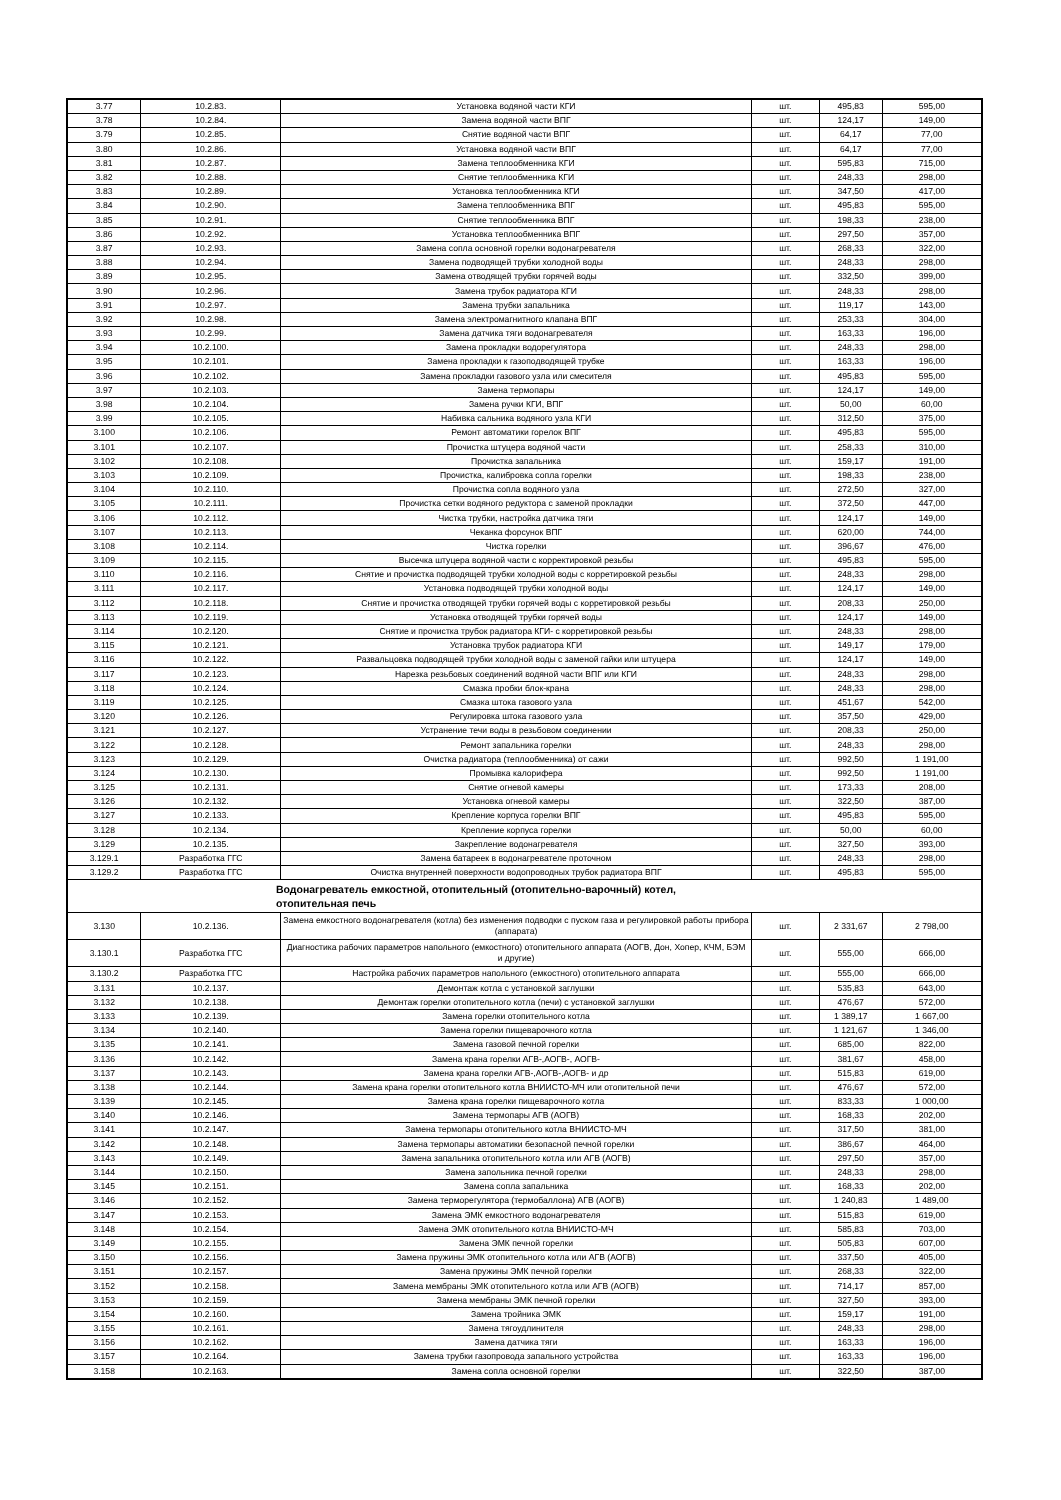| 3.77 | 10.2.83. | Установка водяной части КГИ | шт. | 495,83 | 595,00 |
| 3.78 | 10.2.84. | Замена водяной части ВПГ | шт. | 124,17 | 149,00 |
| 3.79 | 10.2.85. | Снятие водяной части ВПГ | шт. | 64,17 | 77,00 |
| 3.80 | 10.2.86. | Установка водяной части ВПГ | шт. | 64,17 | 77,00 |
| 3.81 | 10.2.87. | Замена теплообменника КГИ | шт. | 595,83 | 715,00 |
| 3.82 | 10.2.88. | Снятие теплообменника КГИ | шт. | 248,33 | 298,00 |
| 3.83 | 10.2.89. | Установка теплообменника КГИ | шт. | 347,50 | 417,00 |
| 3.84 | 10.2.90. | Замена теплообменника ВПГ | шт. | 495,83 | 595,00 |
| 3.85 | 10.2.91. | Снятие теплообменника ВПГ | шт. | 198,33 | 238,00 |
| 3.86 | 10.2.92. | Установка теплообменника ВПГ | шт. | 297,50 | 357,00 |
| 3.87 | 10.2.93. | Замена сопла основной горелки водонагревателя | шт. | 268,33 | 322,00 |
| 3.88 | 10.2.94. | Замена подводящей трубки холодной воды | шт. | 248,33 | 298,00 |
| 3.89 | 10.2.95. | Замена отводящей трубки горячей воды | шт. | 332,50 | 399,00 |
| 3.90 | 10.2.96. | Замена трубок радиатора КГИ | шт. | 248,33 | 298,00 |
| 3.91 | 10.2.97. | Замена трубки запальника | шт. | 119,17 | 143,00 |
| 3.92 | 10.2.98. | Замена электромагнитного клапана ВПГ | шт. | 253,33 | 304,00 |
| 3.93 | 10.2.99. | Замена датчика тяги водонагревателя | шт. | 163,33 | 196,00 |
| 3.94 | 10.2.100. | Замена прокладки водорегулятора | шт. | 248,33 | 298,00 |
| 3.95 | 10.2.101. | Замена прокладки к газоподводящей трубке | шт. | 163,33 | 196,00 |
| 3.96 | 10.2.102. | Замена прокладки газового узла или смесителя | шт. | 495,83 | 595,00 |
| 3.97 | 10.2.103. | Замена термопары | шт. | 124,17 | 149,00 |
| 3.98 | 10.2.104. | Замена ручки КГИ, ВПГ | шт. | 50,00 | 60,00 |
| 3.99 | 10.2.105. | Набивка сальника водяного узла КГИ | шт. | 312,50 | 375,00 |
| 3.100 | 10.2.106. | Ремонт автоматики горелок ВПГ | шт. | 495,83 | 595,00 |
| 3.101 | 10.2.107. | Прочистка штуцера водяной части | шт. | 258,33 | 310,00 |
| 3.102 | 10.2.108. | Прочистка запальника | шт. | 159,17 | 191,00 |
| 3.103 | 10.2.109. | Прочистка, калибровка сопла горелки | шт. | 198,33 | 238,00 |
| 3.104 | 10.2.110. | Прочистка сопла водяного узла | шт. | 272,50 | 327,00 |
| 3.105 | 10.2.111. | Прочистка сетки водяного редуктора с заменой прокладки | шт. | 372,50 | 447,00 |
| 3.106 | 10.2.112. | Чистка трубки, настройка датчика тяги | шт. | 124,17 | 149,00 |
| 3.107 | 10.2.113. | Чеканка форсунок ВПГ | шт. | 620,00 | 744,00 |
| 3.108 | 10.2.114. | Чистка горелки | шт. | 396,67 | 476,00 |
| 3.109 | 10.2.115. | Высечка штуцера водяной части с корректировкой резьбы | шт. | 495,83 | 595,00 |
| 3.110 | 10.2.116. | Снятие и прочистка подводящей трубки холодной воды с корретировкой резьбы | шт. | 248,33 | 298,00 |
| 3.111 | 10.2.117. | Установка подводящей трубки холодной воды | шт. | 124,17 | 149,00 |
| 3.112 | 10.2.118. | Снятие и прочистка отводящей трубки горячей воды с корретировкой резьбы | шт. | 208,33 | 250,00 |
| 3.113 | 10.2.119. | Установка отводящей трубки горячей воды | шт. | 124,17 | 149,00 |
| 3.114 | 10.2.120. | Снятие и прочистка трубок радиатора КГИ- с корретировкой резьбы | шт. | 248,33 | 298,00 |
| 3.115 | 10.2.121. | Установка трубок радиатора КГИ | шт. | 149,17 | 179,00 |
| 3.116 | 10.2.122. | Развальцовка подводящей трубки холодной воды с заменой гайки или штуцера | шт. | 124,17 | 149,00 |
| 3.117 | 10.2.123. | Нарезка резьбовых соединений водяной части ВПГ или КГИ | шт. | 248,33 | 298,00 |
| 3.118 | 10.2.124. | Смазка пробки блок-крана | шт. | 248,33 | 298,00 |
| 3.119 | 10.2.125. | Смазка штока газового узла | шт. | 451,67 | 542,00 |
| 3.120 | 10.2.126. | Регулировка штока газового узла | шт. | 357,50 | 429,00 |
| 3.121 | 10.2.127. | Устранение течи воды в резьбовом соединении | шт. | 208,33 | 250,00 |
| 3.122 | 10.2.128. | Ремонт запальника горелки | шт. | 248,33 | 298,00 |
| 3.123 | 10.2.129. | Очистка радиатора (теплообменника) от сажи | шт. | 992,50 | 1 191,00 |
| 3.124 | 10.2.130. | Промывка калорифера | шт. | 992,50 | 1 191,00 |
| 3.125 | 10.2.131. | Снятие огневой камеры | шт. | 173,33 | 208,00 |
| 3.126 | 10.2.132. | Установка огневой камеры | шт. | 322,50 | 387,00 |
| 3.127 | 10.2.133. | Крепление корпуса горелки ВПГ | шт. | 495,83 | 595,00 |
| 3.128 | 10.2.134. | Крепление корпуса горелки | шт. | 50,00 | 60,00 |
| 3.129 | 10.2.135. | Закрепление водонагревателя | шт. | 327,50 | 393,00 |
| 3.129.1 | Разработка ГГС | Замена батареек в водонагревателе проточном | шт. | 248,33 | 298,00 |
| 3.129.2 | Разработка ГГС | Очистка внутренней поверхности водопроводных трубок радиатора ВПГ | шт. | 495,83 | 595,00 |
| Водонагреватель емкостной, отопительный (отопительно-варочный) котел, отопительная печь | | | | | |
| 3.130 | 10.2.136. | Замена емкостного водонагревателя (котла) без изменения подводки с пуском газа и регулировкой работы прибора (аппарата) | шт. | 2 331,67 | 2 798,00 |
| 3.130.1 | Разработка ГГС | Диагностика рабочих параметров напольного (емкостного) отопительного аппарата (АОГВ, Дон, Хопер, КЧМ, БЭМ и другие) | шт. | 555,00 | 666,00 |
| 3.130.2 | Разработка ГГС | Настройка рабочих параметров напольного (емкостного) отопительного аппарата | шт. | 555,00 | 666,00 |
| 3.131 | 10.2.137. | Демонтаж котла с установкой заглушки | шт. | 535,83 | 643,00 |
| 3.132 | 10.2.138. | Демонтаж горелки отопительного котла (печи) с установкой заглушки | шт. | 476,67 | 572,00 |
| 3.133 | 10.2.139. | Замена горелки отопительного котла | шт. | 1 389,17 | 1 667,00 |
| 3.134 | 10.2.140. | Замена горелки пищеварочного котла | шт. | 1 121,67 | 1 346,00 |
| 3.135 | 10.2.141. | Замена газовой печной горелки | шт. | 685,00 | 822,00 |
| 3.136 | 10.2.142. | Замена крана горелки АГВ-,АОГВ-, АОГВ- | шт. | 381,67 | 458,00 |
| 3.137 | 10.2.143. | Замена крана горелки АГВ-,АОГВ-,АОГВ- и др | шт. | 515,83 | 619,00 |
| 3.138 | 10.2.144. | Замена крана горелки отопительного котла ВНИИСТО-МЧ или отопительной печи | шт. | 476,67 | 572,00 |
| 3.139 | 10.2.145. | Замена крана горелки пищеварочного котла | шт. | 833,33 | 1 000,00 |
| 3.140 | 10.2.146. | Замена термопары АГВ (АОГВ) | шт. | 168,33 | 202,00 |
| 3.141 | 10.2.147. | Замена термопары отопительного котла ВНИИСТО-МЧ | шт. | 317,50 | 381,00 |
| 3.142 | 10.2.148. | Замена термопары автоматики безопасной печной горелки | шт. | 386,67 | 464,00 |
| 3.143 | 10.2.149. | Замена запальника отопительного котла или АГВ (АОГВ) | шт. | 297,50 | 357,00 |
| 3.144 | 10.2.150. | Замена запольника печной горелки | шт. | 248,33 | 298,00 |
| 3.145 | 10.2.151. | Замена сопла запальника | шт. | 168,33 | 202,00 |
| 3.146 | 10.2.152. | Замена терморегулятора (термобаллона) АГВ (АОГВ) | шт. | 1 240,83 | 1 489,00 |
| 3.147 | 10.2.153. | Замена ЭМК емкостного водонагревателя | шт. | 515,83 | 619,00 |
| 3.148 | 10.2.154. | Замена ЭМК отопительного котла ВНИИСТО-МЧ | шт. | 585,83 | 703,00 |
| 3.149 | 10.2.155. | Замена ЭМК печной горелки | шт. | 505,83 | 607,00 |
| 3.150 | 10.2.156. | Замена пружины ЭМК отопительного котла или АГВ (АОГВ) | шт. | 337,50 | 405,00 |
| 3.151 | 10.2.157. | Замена пружины ЭМК печной горелки | шт. | 268,33 | 322,00 |
| 3.152 | 10.2.158. | Замена мембраны ЭМК отопительного котла или АГВ (АОГВ) | шт. | 714,17 | 857,00 |
| 3.153 | 10.2.159. | Замена мембраны ЭМК печной горелки | шт. | 327,50 | 393,00 |
| 3.154 | 10.2.160. | Замена тройника ЭМК | шт. | 159,17 | 191,00 |
| 3.155 | 10.2.161. | Замена тягоудлинителя | шт. | 248,33 | 298,00 |
| 3.156 | 10.2.162. | Замена датчика тяги | шт. | 163,33 | 196,00 |
| 3.157 | 10.2.164. | Замена трубки газопровода запального устройства | шт. | 163,33 | 196,00 |
| 3.158 | 10.2.163. | Замена сопла основной горелки | шт. | 322,50 | 387,00 |